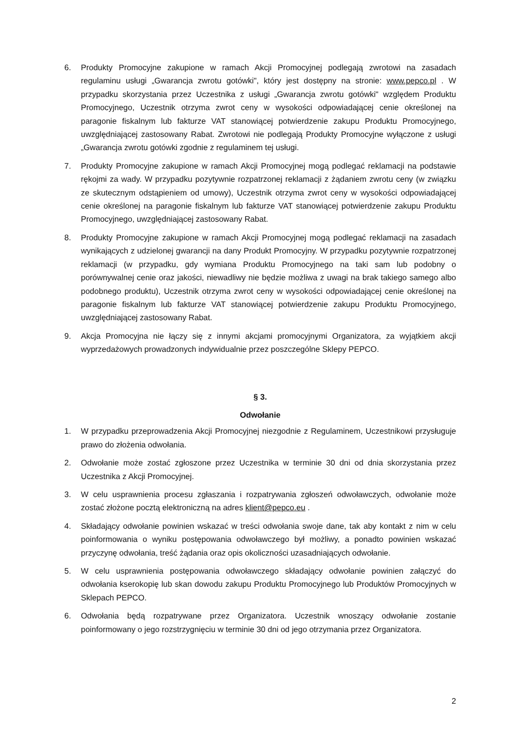6. Produkty Promocyjne zakupione w ramach Akcji Promocyjnej podlegają zwrotowi na zasadach regulaminu usługi „Gwarancja zwrotu gotówki", który jest dostępny na stronie: www.pepco.pl . W przypadku skorzystania przez Uczestnika z usługi „Gwarancja zwrotu gotówki" względem Produktu Promocyjnego, Uczestnik otrzyma zwrot ceny w wysokości odpowiadającej cenie określonej na paragonie fiskalnym lub fakturze VAT stanowiącej potwierdzenie zakupu Produktu Promocyjnego, uwzględniającej zastosowany Rabat. Zwrotowi nie podlegają Produkty Promocyjne wyłączone z usługi „Gwarancja zwrotu gotówki zgodnie z regulaminem tej usługi.
7. Produkty Promocyjne zakupione w ramach Akcji Promocyjnej mogą podlegać reklamacji na podstawie rękojmi za wady. W przypadku pozytywnie rozpatrzonej reklamacji z żądaniem zwrotu ceny (w związku ze skutecznym odstąpieniem od umowy), Uczestnik otrzyma zwrot ceny w wysokości odpowiadającej cenie określonej na paragonie fiskalnym lub fakturze VAT stanowiącej potwierdzenie zakupu Produktu Promocyjnego, uwzględniającej zastosowany Rabat.
8. Produkty Promocyjne zakupione w ramach Akcji Promocyjnej mogą podlegać reklamacji na zasadach wynikających z udzielonej gwarancji na dany Produkt Promocyjny. W przypadku pozytywnie rozpatrzonej reklamacji (w przypadku, gdy wymiana Produktu Promocyjnego na taki sam lub podobny o porównywalnej cenie oraz jakości, niewadliwy nie będzie możliwa z uwagi na brak takiego samego albo podobnego produktu), Uczestnik otrzyma zwrot ceny w wysokości odpowiadającej cenie określonej na paragonie fiskalnym lub fakturze VAT stanowiącej potwierdzenie zakupu Produktu Promocyjnego, uwzględniającej zastosowany Rabat.
9. Akcja Promocyjna nie łączy się z innymi akcjami promocyjnymi Organizatora, za wyjątkiem akcji wyprzedażowych prowadzonych indywidualnie przez poszczególne Sklepy PEPCO.
§ 3.
Odwołanie
1. W przypadku przeprowadzenia Akcji Promocyjnej niezgodnie z Regulaminem, Uczestnikowi przysługuje prawo do złożenia odwołania.
2. Odwołanie może zostać zgłoszone przez Uczestnika w terminie 30 dni od dnia skorzystania przez Uczestnika z Akcji Promocyjnej.
3. W celu usprawnienia procesu zgłaszania i rozpatrywania zgłoszeń odwoławczych, odwołanie może zostać złożone pocztą elektroniczną na adres klient@pepco.eu .
4. Składający odwołanie powinien wskazać w treści odwołania swoje dane, tak aby kontakt z nim w celu poinformowania o wyniku postępowania odwoławczego był możliwy, a ponadto powinien wskazać przyczynę odwołania, treść żądania oraz opis okoliczności uzasadniających odwołanie.
5. W celu usprawnienia postępowania odwoławczego składający odwołanie powinien załączyć do odwołania kserokopię lub skan dowodu zakupu Produktu Promocyjnego lub Produktów Promocyjnych w Sklepach PEPCO.
6. Odwołania będą rozpatrywane przez Organizatora. Uczestnik wnoszący odwołanie zostanie poinformowany o jego rozstrzygnięciu w terminie 30 dni od jego otrzymania przez Organizatora.
2